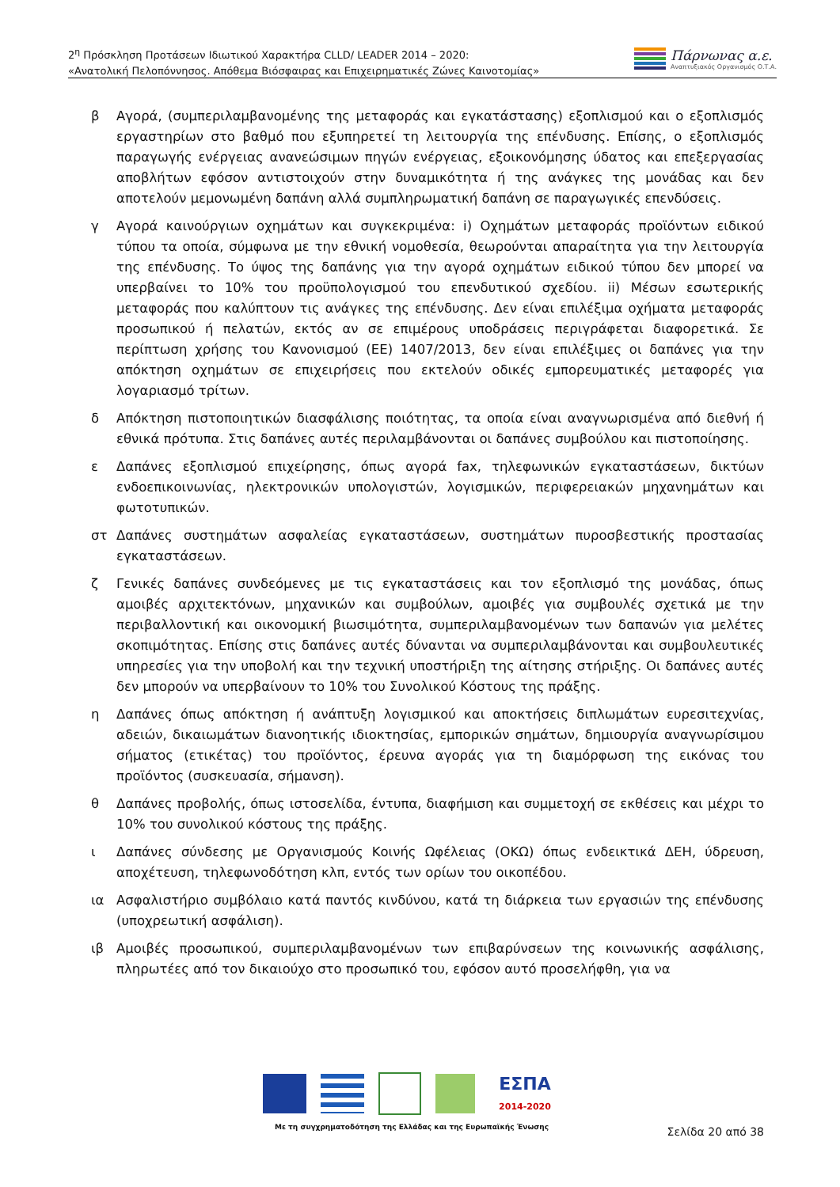2<sup>η</sup> Πρόσκληση Προτάσεων Ιδιωτικού Χαρακτήρα CLLD/ LEADER 2014 – 2020:
«Ανατολική Πελοπόννησος. Απόθεμα Βιόσφαιρας και Επιχειρηματικές Ζώνες Καινοτομίας»
Πάρνωνας α.ε.
Αναπτυξιακός Οργανισμός Ο.Τ.Α.
β Αγορά, (συμπεριλαμβανομένης της μεταφοράς και εγκατάστασης) εξοπλισμού και ο εξοπλισμός εργαστηρίων στο βαθμό που εξυπηρετεί τη λειτουργία της επένδυσης. Επίσης, ο εξοπλισμός παραγωγής ενέργειας ανανεώσιμων πηγών ενέργειας, εξοικονόμησης ύδατος και επεξεργασίας αποβλήτων εφόσον αντιστοιχούν στην δυναμικότητα ή της ανάγκες της μονάδας και δεν αποτελούν μεμονωμένη δαπάνη αλλά συμπληρωματική δαπάνη σε παραγωγικές επενδύσεις.
γ Αγορά καινούργιων οχημάτων και συγκεκριμένα: i) Οχημάτων μεταφοράς προϊόντων ειδικού τύπου τα οποία, σύμφωνα με την εθνική νομοθεσία, θεωρούνται απαραίτητα για την λειτουργία της επένδυσης. Το ύψος της δαπάνης για την αγορά οχημάτων ειδικού τύπου δεν μπορεί να υπερβαίνει το 10% του προϋπολογισμού του επενδυτικού σχεδίου. ii) Μέσων εσωτερικής μεταφοράς που καλύπτουν τις ανάγκες της επένδυσης. Δεν είναι επιλέξιμα οχήματα μεταφοράς προσωπικού ή πελατών, εκτός αν σε επιμέρους υποδράσεις περιγράφεται διαφορετικά. Σε περίπτωση χρήσης του Κανονισμού (ΕΕ) 1407/2013, δεν είναι επιλέξιμες οι δαπάνες για την απόκτηση οχημάτων σε επιχειρήσεις που εκτελούν οδικές εμπορευματικές μεταφορές για λογαριασμό τρίτων.
δ Απόκτηση πιστοποιητικών διασφάλισης ποιότητας, τα οποία είναι αναγνωρισμένα από διεθνή ή εθνικά πρότυπα. Στις δαπάνες αυτές περιλαμβάνονται οι δαπάνες συμβούλου και πιστοποίησης.
ε Δαπάνες εξοπλισμού επιχείρησης, όπως αγορά fax, τηλεφωνικών εγκαταστάσεων, δικτύων ενδοεπικοινωνίας, ηλεκτρονικών υπολογιστών, λογισμικών, περιφερειακών μηχανημάτων και φωτοτυπικών.
στ Δαπάνες συστημάτων ασφαλείας εγκαταστάσεων, συστημάτων πυροσβεστικής προστασίας εγκαταστάσεων.
ζ Γενικές δαπάνες συνδεόμενες με τις εγκαταστάσεις και τον εξοπλισμό της μονάδας, όπως αμοιβές αρχιτεκτόνων, μηχανικών και συμβούλων, αμοιβές για συμβουλές σχετικά με την περιβαλλοντική και οικονομική βιωσιμότητα, συμπεριλαμβανομένων των δαπανών για μελέτες σκοπιμότητας. Επίσης στις δαπάνες αυτές δύνανται να συμπεριλαμβάνονται και συμβουλευτικές υπηρεσίες για την υποβολή και την τεχνική υποστήριξη της αίτησης στήριξης. Οι δαπάνες αυτές δεν μπορούν να υπερβαίνουν το 10% του Συνολικού Κόστους της πράξης.
η Δαπάνες όπως απόκτηση ή ανάπτυξη λογισμικού και αποκτήσεις διπλωμάτων ευρεσιτεχνίας, αδειών, δικαιωμάτων διανοητικής ιδιοκτησίας, εμπορικών σημάτων, δημιουργία αναγνωρίσιμου σήματος (ετικέτας) του προϊόντος, έρευνα αγοράς για τη διαμόρφωση της εικόνας του προϊόντος (συσκευασία, σήμανση).
θ Δαπάνες προβολής, όπως ιστοσελίδα, έντυπα, διαφήμιση και συμμετοχή σε εκθέσεις και μέχρι το 10% του συνολικού κόστους της πράξης.
ι Δαπάνες σύνδεσης με Οργανισμούς Κοινής Ωφέλειας (ΟΚΩ) όπως ενδεικτικά ΔΕΗ, ύδρευση, αποχέτευση, τηλεφωνοδότηση κλπ, εντός των ορίων του οικοπέδου.
ια Ασφαλιστήριο συμβόλαιο κατά παντός κινδύνου, κατά τη διάρκεια των εργασιών της επένδυσης (υποχρεωτική ασφάλιση).
ιβ Αμοιβές προσωπικού, συμπεριλαμβανομένων των επιβαρύνσεων της κοινωνικής ασφάλισης, πληρωτέες από τον δικαιούχο στο προσωπικό του, εφόσον αυτό προσελήφθη, για να
ΕΣΠΑ
2014-2020
Με τη συγχρηματοδότηση της Ελλάδας και της Ευρωπαϊκής Ένωσης
Σελίδα 20 από 38